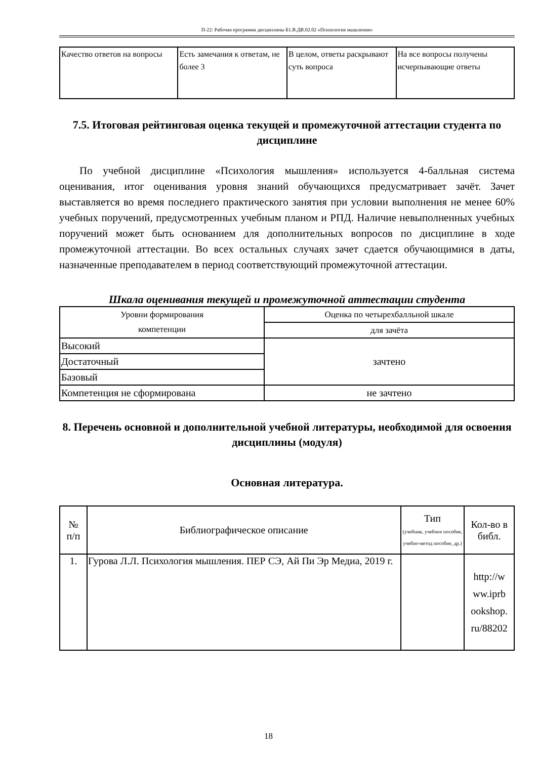П-22: Рабочая программа дисциплины Б1.В.ДВ.02.02 «Психология мышления»
| Качество ответов на вопросы | Есть замечания к ответам, не более 3 | В целом, ответы раскрывают суть вопроса | На все вопросы получены исчерпывающие ответы |
7.5. Итоговая рейтинговая оценка текущей и промежуточной аттестации студента по дисциплине
По учебной дисциплине «Психология мышления» используется 4-балльная система оценивания, итог оценивания уровня знаний обучающихся предусматривает зачёт. Зачет выставляется во время последнего практического занятия при условии выполнения не менее 60% учебных поручений, предусмотренных учебным планом и РПД. Наличие невыполненных учебных поручений может быть основанием для дополнительных вопросов по дисциплине в ходе промежуточной аттестации. Во всех остальных случаях зачет сдается обучающимися в даты, назначенные преподавателем в период соответствующий промежуточной аттестации.
Шкала оценивания текущей и промежуточной аттестации студента
| Уровни формирования компетенции | Оценка по четырехбалльной шкале |
| | для зачёта |
| Высокий | зачтено |
| Достаточный | |
| Базовый | |
| Компетенция не сформирована | не зачтено |
8. Перечень основной и дополнительной учебной литературы, необходимой для освоения дисциплины (модуля)
Основная литература.
| № п/п | Библиографическое описание | Тип (учебник, учебное пособие, учебно-метод пособие, др.) | Кол-во в библ. |
| 1. | Гурова Л.Л. Психология мышления. ПЕР СЭ, Ай Пи Эр Медиа, 2019 г. | | http://w ww.iprb ookshop. ru/88202 |
18